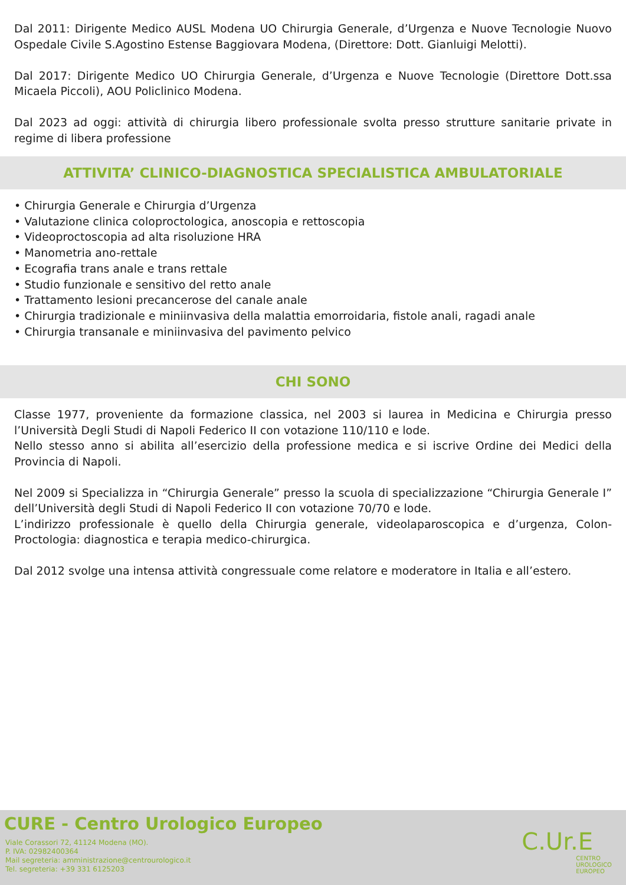Dal 2011: Dirigente Medico AUSL Modena UO Chirurgia Generale, d’Urgenza e Nuove Tecnologie Nuovo Ospedale Civile S.Agostino Estense Baggiovara Modena, (Direttore: Dott. Gianluigi Melotti).
Dal 2017: Dirigente Medico UO Chirurgia Generale, d’Urgenza e Nuove Tecnologie (Direttore Dott.ssa Micaela Piccoli), AOU Policlinico Modena.
Dal 2023 ad oggi: attività di chirurgia libero professionale svolta presso strutture sanitarie private in regime di libera professione
ATTIVITA’ CLINICO-DIAGNOSTICA SPECIALISTICA AMBULATORIALE
• Chirurgia Generale e Chirurgia d’Urgenza
• Valutazione clinica coloproctologica, anoscopia e rettoscopia
• Videoproctoscopia ad alta risoluzione HRA
• Manometria ano-rettale
• Ecografia trans anale e trans rettale
• Studio funzionale e sensitivo del retto anale
• Trattamento lesioni precancerose del canale anale
• Chirurgia tradizionale e miniinvasiva della malattia emorroidaria, fistole anali, ragadi anale
• Chirurgia transanale e miniinvasiva del pavimento pelvico
CHI SONO
Classe 1977, proveniente da formazione classica, nel 2003 si laurea in Medicina e Chirurgia presso l’Università Degli Studi di Napoli Federico II con votazione 110/110 e lode.
Nello stesso anno si abilita all’esercizio della professione medica e si iscrive Ordine dei Medici della Provincia di Napoli.
Nel 2009 si Specializza in “Chirurgia Generale” presso la scuola di specializzazione “Chirurgia Generale I” dell’Università degli Studi di Napoli Federico II con votazione 70/70 e lode.
L’indirizzo professionale è quello della Chirurgia generale, videolaparoscopica e d’urgenza, Colon-Proctologia: diagnostica e terapia medico-chirurgica.
Dal 2012 svolge una intensa attività congressuale come relatore e moderatore in Italia e all’estero.
CURE - Centro Urologico Europeo
Viale Corassori 72, 41124 Modena (MO).
P. IVA: 02982400364
Mail segreteria: amministrazione@centrourologico.it
Tel. segreteria: +39 331 6125203
C.Ur.E
CENTRO
UROLOGICO
EUROPEO